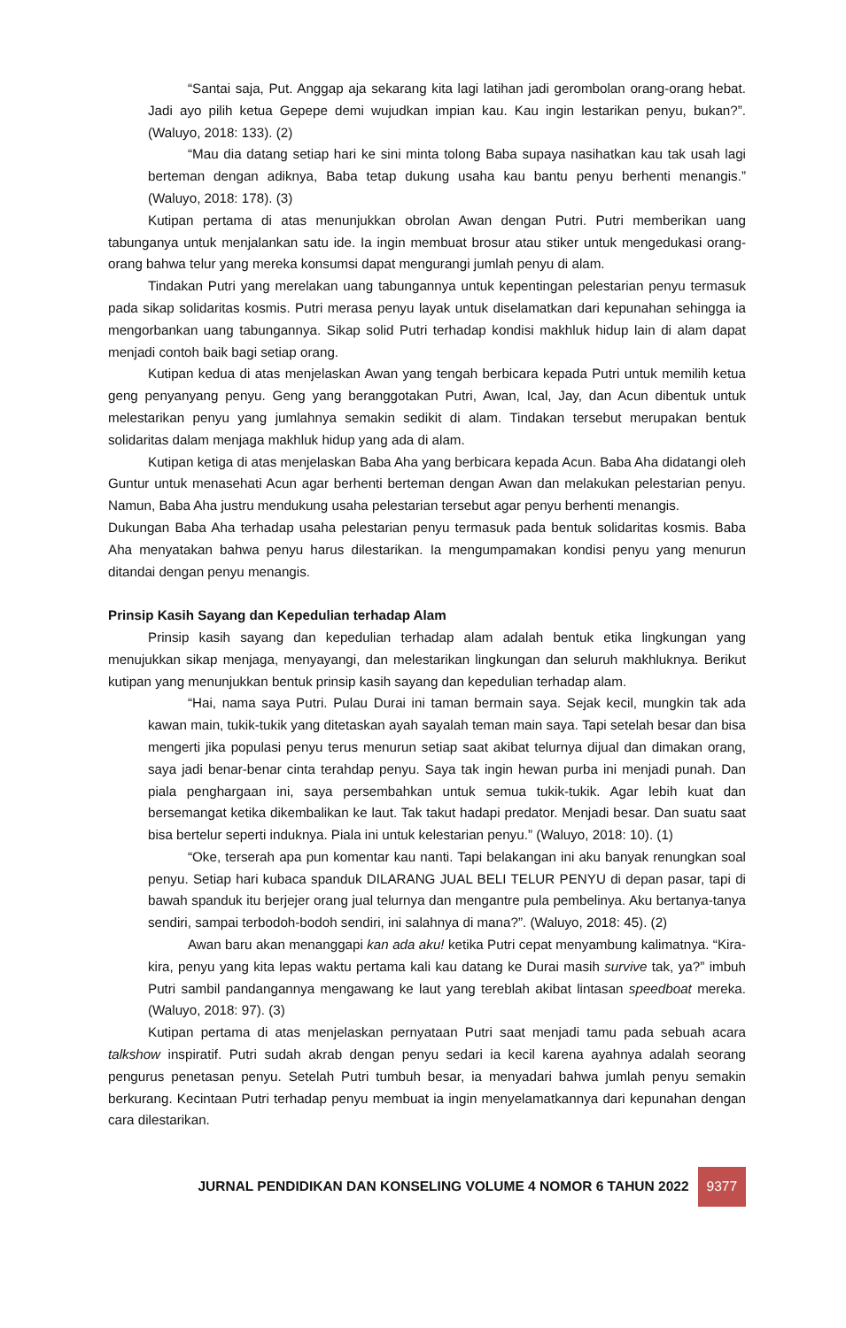“Santai saja, Put. Anggap aja sekarang kita lagi latihan jadi gerombolan orang-orang hebat. Jadi ayo pilih ketua Gepepe demi wujudkan impian kau. Kau ingin lestarikan penyu, bukan?”. (Waluyo, 2018: 133). (2)
“Mau dia datang setiap hari ke sini minta tolong Baba supaya nasihatkan kau tak usah lagi berteman dengan adiknya, Baba tetap dukung usaha kau bantu penyu berhenti menangis.” (Waluyo, 2018: 178). (3)
Kutipan pertama di atas menunjukkan obrolan Awan dengan Putri. Putri memberikan uang tabunganya untuk menjalankan satu ide. Ia ingin membuat brosur atau stiker untuk mengedukasi orang-orang bahwa telur yang mereka konsumsi dapat mengurangi jumlah penyu di alam.
Tindakan Putri yang merelakan uang tabungannya untuk kepentingan pelestarian penyu termasuk pada sikap solidaritas kosmis. Putri merasa penyu layak untuk diselamatkan dari kepunahan sehingga ia mengorbankan uang tabungannya. Sikap solid Putri terhadap kondisi makhluk hidup lain di alam dapat menjadi contoh baik bagi setiap orang.
Kutipan kedua di atas menjelaskan Awan yang tengah berbicara kepada Putri untuk memilih ketua geng penyanyang penyu. Geng yang beranggotakan Putri, Awan, Ical, Jay, dan Acun dibentuk untuk melestarikan penyu yang jumlahnya semakin sedikit di alam. Tindakan tersebut merupakan bentuk solidaritas dalam menjaga makhluk hidup yang ada di alam.
Kutipan ketiga di atas menjelaskan Baba Aha yang berbicara kepada Acun. Baba Aha didatangi oleh Guntur untuk menasehati Acun agar berhenti berteman dengan Awan dan melakukan pelestarian penyu. Namun, Baba Aha justru mendukung usaha pelestarian tersebut agar penyu berhenti menangis.
Dukungan Baba Aha terhadap usaha pelestarian penyu termasuk pada bentuk solidaritas kosmis. Baba Aha menyatakan bahwa penyu harus dilestarikan. Ia mengumpamakan kondisi penyu yang menurun ditandai dengan penyu menangis.
Prinsip Kasih Sayang dan Kepedulian terhadap Alam
Prinsip kasih sayang dan kepedulian terhadap alam adalah bentuk etika lingkungan yang menujukkan sikap menjaga, menyayangi, dan melestarikan lingkungan dan seluruh makhluknya. Berikut kutipan yang menunjukkan bentuk prinsip kasih sayang dan kepedulian terhadap alam.
“Hai, nama saya Putri. Pulau Durai ini taman bermain saya. Sejak kecil, mungkin tak ada kawan main, tukik-tukik yang ditetaskan ayah sayalah teman main saya. Tapi setelah besar dan bisa mengerti jika populasi penyu terus menurun setiap saat akibat telurnya dijual dan dimakan orang, saya jadi benar-benar cinta terahdap penyu. Saya tak ingin hewan purba ini menjadi punah. Dan piala penghargaan ini, saya persembahkan untuk semua tukik-tukik. Agar lebih kuat dan bersemangat ketika dikembalikan ke laut. Tak takut hadapi predator. Menjadi besar. Dan suatu saat bisa bertelur seperti induknya. Piala ini untuk kelestarian penyu.” (Waluyo, 2018: 10). (1)
“Oke, terserah apa pun komentar kau nanti. Tapi belakangan ini aku banyak renungkan soal penyu. Setiap hari kubaca spanduk DILARANG JUAL BELI TELUR PENYU di depan pasar, tapi di bawah spanduk itu berjejer orang jual telurnya dan mengantre pula pembelinya. Aku bertanya-tanya sendiri, sampai terbodoh-bodoh sendiri, ini salahnya di mana?”. (Waluyo, 2018: 45). (2)
Awan baru akan menanggapi kan ada aku! ketika Putri cepat menyambung kalimatnya. “Kira-kira, penyu yang kita lepas waktu pertama kali kau datang ke Durai masih survive tak, ya?” imbuh Putri sambil pandangannya mengawang ke laut yang tereblah akibat lintasan speedboat mereka. (Waluyo, 2018: 97). (3)
Kutipan pertama di atas menjelaskan pernyataan Putri saat menjadi tamu pada sebuah acara talkshow inspiratif. Putri sudah akrab dengan penyu sedari ia kecil karena ayahnya adalah seorang pengurus penetasan penyu. Setelah Putri tumbuh besar, ia menyadari bahwa jumlah penyu semakin berkurang. Kecintaan Putri terhadap penyu membuat ia ingin menyelamatkannya dari kepunahan dengan cara dilestarikan.
JURNAL PENDIDIKAN DAN KONSELING VOLUME 4 NOMOR 6 TAHUN 2022 9377